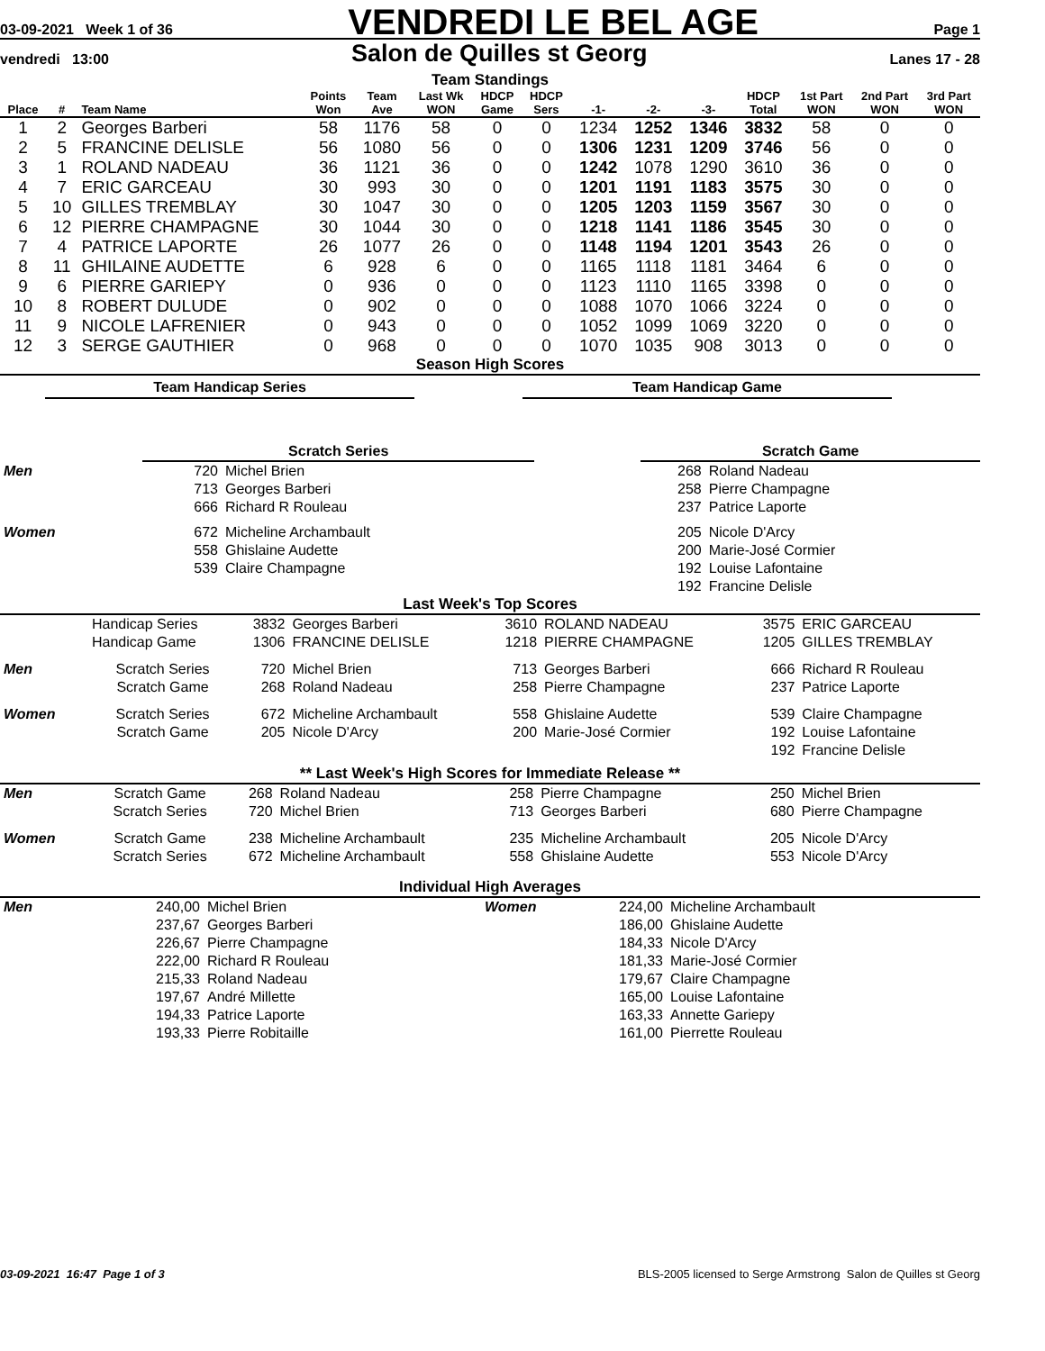03-09-2021 Week 1 of 36 VENDREDI LE BEL AGE Page 1
vendredi 13:00 Salon de Quilles st Georg Lanes 17 - 28
Team Standings
| Place | # | Team Name | Points Won | Team Ave | Last Wk WON | HDCP Game | HDCP Sers | -1- | -2- | -3- | HDCP Total | 1st Part WON | 2nd Part WON | 3rd Part WON |
| --- | --- | --- | --- | --- | --- | --- | --- | --- | --- | --- | --- | --- | --- | --- |
| 1 | 2 | Georges Barberi | 58 | 1176 | 58 | 0 | 0 | 1234 | 1252 | 1346 | 3832 | 58 | 0 | 0 |
| 2 | 5 | FRANCINE DELISLE | 56 | 1080 | 56 | 0 | 0 | 1306 | 1231 | 1209 | 3746 | 56 | 0 | 0 |
| 3 | 1 | ROLAND NADEAU | 36 | 1121 | 36 | 0 | 0 | 1242 | 1078 | 1290 | 3610 | 36 | 0 | 0 |
| 4 | 7 | ERIC GARCEAU | 30 | 993 | 30 | 0 | 0 | 1201 | 1191 | 1183 | 3575 | 30 | 0 | 0 |
| 5 | 10 | GILLES TREMBLAY | 30 | 1047 | 30 | 0 | 0 | 1205 | 1203 | 1159 | 3567 | 30 | 0 | 0 |
| 6 | 12 | PIERRE CHAMPAGNE | 30 | 1044 | 30 | 0 | 0 | 1218 | 1141 | 1186 | 3545 | 30 | 0 | 0 |
| 7 | 4 | PATRICE LAPORTE | 26 | 1077 | 26 | 0 | 0 | 1148 | 1194 | 1201 | 3543 | 26 | 0 | 0 |
| 8 | 11 | GHILAINE AUDETTE | 6 | 928 | 6 | 0 | 0 | 1165 | 1118 | 1181 | 3464 | 6 | 0 | 0 |
| 9 | 6 | PIERRE GARIEPY | 0 | 936 | 0 | 0 | 0 | 1123 | 1110 | 1165 | 3398 | 0 | 0 | 0 |
| 10 | 8 | ROBERT DULUDE | 0 | 902 | 0 | 0 | 0 | 1088 | 1070 | 1066 | 3224 | 0 | 0 | 0 |
| 11 | 9 | NICOLE LAFRENIER | 0 | 943 | 0 | 0 | 0 | 1052 | 1099 | 1069 | 3220 | 0 | 0 | 0 |
| 12 | 3 | SERGE GAUTHIER | 0 | 968 | 0 | 0 | 0 | 1070 | 1035 | 908 | 3013 | 0 | 0 | 0 |
Season High Scores
Team Handicap Series Team Handicap Game
| | Scratch Series | | | Scratch Game | |
| Men | 720 | Michel Brien | | 268 | Roland Nadeau |
| | 713 | Georges Barberi | | 258 | Pierre Champagne |
| | 666 | Richard R Rouleau | | 237 | Patrice Laporte |
| Women | 672 | Micheline Archambault | | 205 | Nicole D'Arcy |
| | 558 | Ghislaine Audette | | 200 | Marie-José Cormier |
| | 539 | Claire Champagne | | 192 | Louise Lafontaine |
| | | | | 192 | Francine Delisle |
Last Week's Top Scores
| | Handicap Series | 3832 | Georges Barberi | 3610 | ROLAND NADEAU | 3575 | ERIC GARCEAU |
| | Handicap Game | 1306 | FRANCINE DELISLE | 1218 | PIERRE CHAMPAGNE | 1205 | GILLES TREMBLAY |
| Men | Scratch Series | 720 | Michel Brien | 713 | Georges Barberi | 666 | Richard R Rouleau |
| | Scratch Game | 268 | Roland Nadeau | 258 | Pierre Champagne | 237 | Patrice Laporte |
| Women | Scratch Series | 672 | Micheline Archambault | 558 | Ghislaine Audette | 539 | Claire Champagne |
| | Scratch Game | 205 | Nicole D'Arcy | 200 | Marie-José Cormier | 192 | Louise Lafontaine |
| | | | | | | 192 | Francine Delisle |
** Last Week's High Scores for Immediate Release **
| Men | Scratch Game | 268 | Roland Nadeau | 258 | Pierre Champagne | 250 | Michel Brien |
| | Scratch Series | 720 | Michel Brien | 713 | Georges Barberi | 680 | Pierre Champagne |
| Women | Scratch Game | 238 | Micheline Archambault | 235 | Micheline Archambault | 205 | Nicole D'Arcy |
| | Scratch Series | 672 | Micheline Archambault | 558 | Ghislaine Audette | 553 | Nicole D'Arcy |
Individual High Averages
| Men | 240,00 | Michel Brien | Women | 224,00 | Micheline Archambault |
| | 237,67 | Georges Barberi | | 186,00 | Ghislaine Audette |
| | 226,67 | Pierre Champagne | | 184,33 | Nicole D'Arcy |
| | 222,00 | Richard R Rouleau | | 181,33 | Marie-José Cormier |
| | 215,33 | Roland Nadeau | | 179,67 | Claire Champagne |
| | 197,67 | André Millette | | 165,00 | Louise Lafontaine |
| | 194,33 | Patrice Laporte | | 163,33 | Annette Gariepy |
| | 193,33 | Pierre Robitaille | | 161,00 | Pierrette Rouleau |
03-09-2021 16:47 Page 1 of 3 BLS-2005 licensed to Serge Armstrong Salon de Quilles st Georg